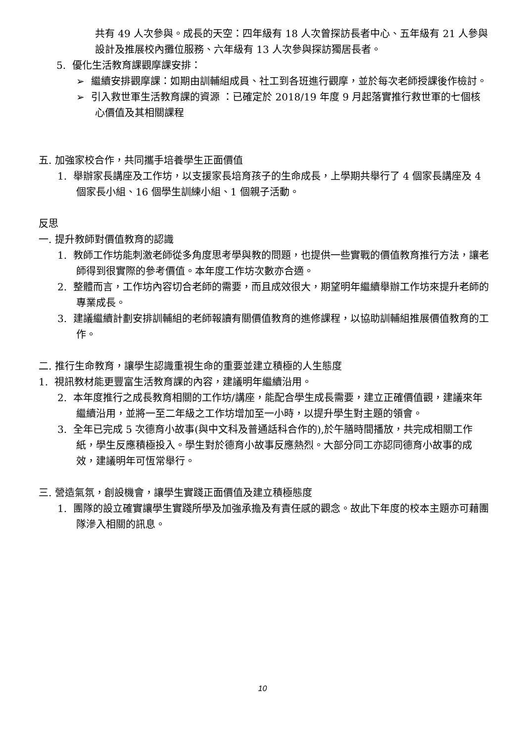共有 49 人次參與。成長的天空：四年級有 18 人次曾探訪長者中心、五年級有 21 人參與設計及推展校內攤位服務、六年級有 13 人次參與探訪獨居長者。
5. 優化生活教育課觀摩課安排：
➢ 繼續安排觀摩課：如期由訓輔組成員、社工到各班進行觀摩，並於每次老師授課後作檢討。
➢ 引入救世軍生活教育課的資源 ：已確定於 2018/19 年度 9 月起落實推行救世軍的七個核心價值及其相關課程
五. 加強家校合作，共同攜手培養學生正面價值
1. 舉辦家長講座及工作坊，以支援家長培育孩子的生命成長，上學期共舉行了 4 個家長講座及 4 個家長小組、16 個學生訓練小組、1 個親子活動。
反思
一. 提升教師對價值教育的認識
1. 教師工作坊能刺激老師從多角度思考學與教的問題，也提供一些實戰的價值教育推行方法，讓老師得到很實際的參考價值。本年度工作坊次數亦合適。
2. 整體而言，工作坊內容切合老師的需要，而且成效很大，期望明年繼續舉辦工作坊來提升老師的專業成長。
3. 建議繼續計劃安排訓輔組的老師報讀有關價值教育的進修課程，以協助訓輔組推展價值教育的工作。
二. 推行生命教育，讓學生認識重視生命的重要並建立積極的人生態度
1. 視訊教材能更豐富生活教育課的內容，建議明年繼續沿用。
2. 本年度推行之成長教育相關的工作坊/講座，能配合學生成長需要，建立正確價值觀，建議來年繼續沿用，並將一至二年級之工作坊增加至一小時，以提升學生對主題的領會。
3. 全年已完成 5 次德育小故事(與中文科及普通話科合作的),於午膳時間播放，共完成相關工作紙，學生反應積極投入。學生對於德育小故事反應熱烈。大部分同工亦認同德育小故事的成效，建議明年可恆常舉行。
三. 營造氣氛，創設機會，讓學生實踐正面價值及建立積極態度
1. 團隊的設立確實讓學生實踐所學及加強承擔及有責任感的觀念。故此下年度的校本主題亦可藉團隊滲入相關的訊息。
10